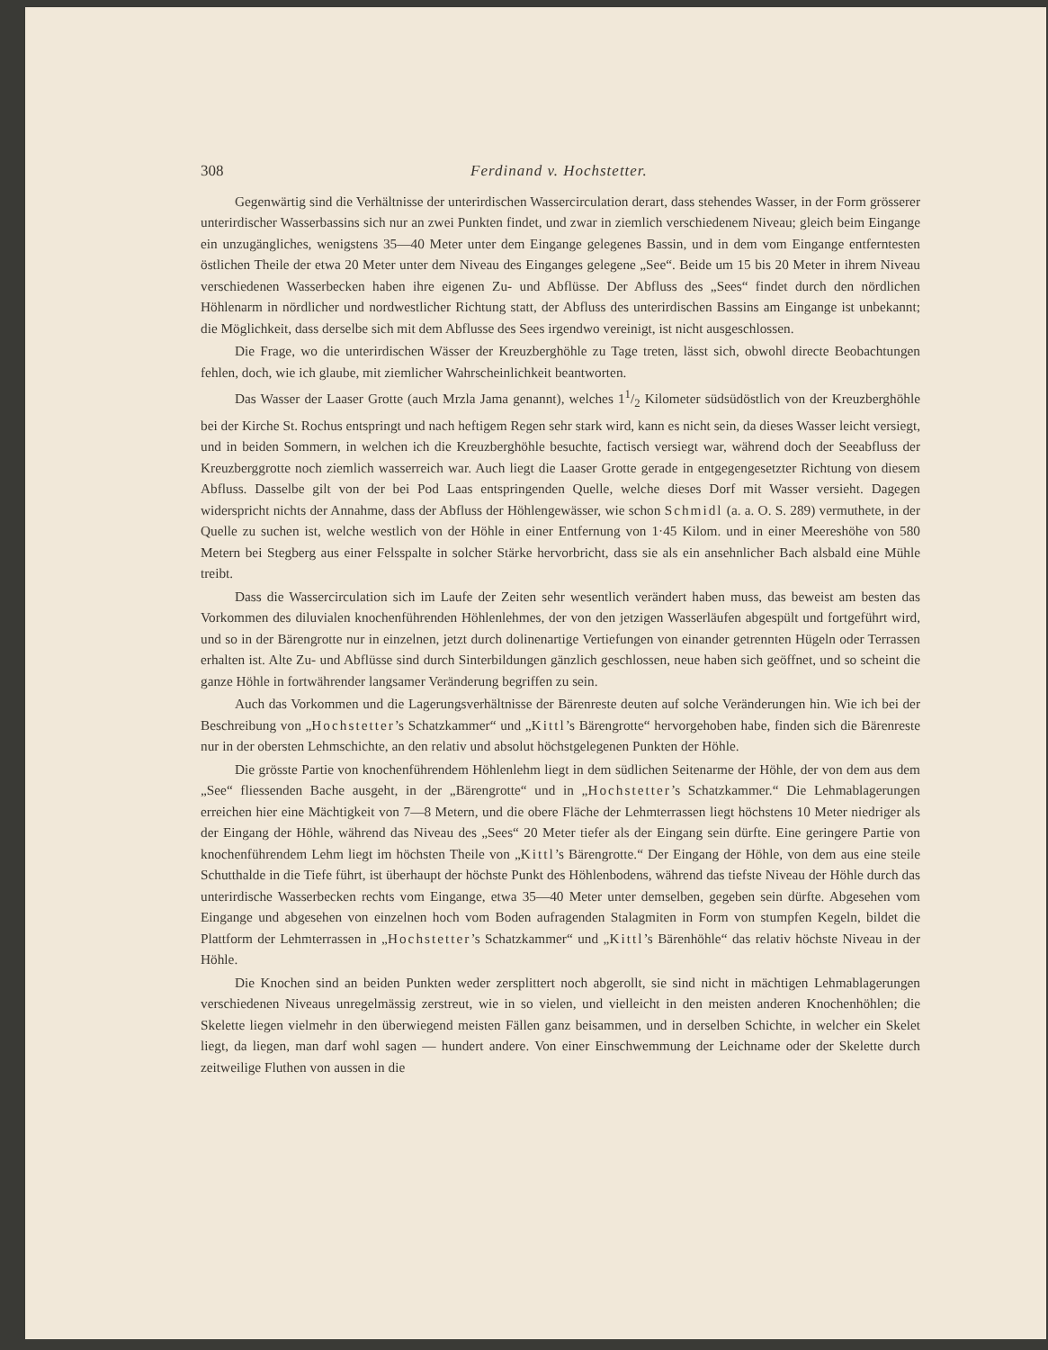308 Ferdinand v. Hochstetter.
Gegenwärtig sind die Verhältnisse der unterirdischen Wassercirculation derart, dass stehendes Wasser, in der Form grösserer unterirdischer Wasserbassins sich nur an zwei Punkten findet, und zwar in ziemlich verschiedenem Niveau; gleich beim Eingange ein unzugängliches, wenigstens 35—40 Meter unter dem Eingange gelegenes Bassin, und in dem vom Eingange entferntesten östlichen Theile der etwa 20 Meter unter dem Niveau des Einganges gelegene „See“. Beide um 15 bis 20 Meter in ihrem Niveau verschiedenen Wasserbecken haben ihre eigenen Zu- und Abflüsse. Der Abfluss des „Sees“ findet durch den nördlichen Höhlenarm in nördlicher und nordwestlicher Richtung statt, der Abfluss des unterirdischen Bassins am Eingange ist unbekannt; die Möglichkeit, dass derselbe sich mit dem Abflusse des Sees irgendwo vereinigt, ist nicht ausgeschlossen.
Die Frage, wo die unterirdischen Wässer der Kreuzberghöhle zu Tage treten, lässt sich, obwohl directe Beobachtungen fehlen, doch, wie ich glaube, mit ziemlicher Wahrscheinlichkeit beantworten.
Das Wasser der Laaser Grotte (auch Mrzla Jama genannt), welches 11/2 Kilometer südsüdöstlich von der Kreuzberghöhle bei der Kirche St. Rochus entspringt und nach heftigem Regen sehr stark wird, kann es nicht sein, da dieses Wasser leicht versiegt, und in beiden Sommern, in welchen ich die Kreuzberghöhle besuchte, factisch versiegt war, während doch der Seeabfluss der Kreuzberggrotte noch ziemlich wasserreich war. Auch liegt die Laaser Grotte gerade in entgegengesetzter Richtung von diesem Abfluss. Dasselbe gilt von der bei Pod Laas entspringenden Quelle, welche dieses Dorf mit Wasser versieht. Dagegen widerspricht nichts der Annahme, dass der Abfluss der Höhlengewässer, wie schon Schmidl (a. a. O. S. 289) vermuthete, in der Quelle zu suchen ist, welche westlich von der Höhle in einer Entfernung von 1·45 Kilom. und in einer Meereshöhe von 580 Metern bei Stegberg aus einer Felsspalte in solcher Stärke hervorbricht, dass sie als ein ansehnlicher Bach alsbald eine Mühle treibt.
Dass die Wassercirculation sich im Laufe der Zeiten sehr wesentlich verändert haben muss, das beweist am besten das Vorkommen des diluvialen knochenführenden Höhlenlehmes, der von den jetzigen Wasserläufen abgespült und fortgeführt wird, und so in der Bärengrotte nur in einzelnen, jetzt durch dolinenartige Vertiefungen von einander getrennten Hügeln oder Terrassen erhalten ist. Alte Zu- und Abflüsse sind durch Sinterbildungen gänzlich geschlossen, neue haben sich geöffnet, und so scheint die ganze Höhle in fortwährender langsamer Veränderung begriffen zu sein.
Auch das Vorkommen und die Lagerungsverhältnisse der Bärenreste deuten auf solche Veränderungen hin. Wie ich bei der Beschreibung von „Hochstetter’s Schatzkammer“ und „Kittl’s Bärengrotte“ hervorgehoben habe, finden sich die Bärenreste nur in der obersten Lehmschichte, an den relativ und absolut höchstgelegenen Punkten der Höhle.
Die grösste Partie von knochenführendem Höhlenlehm liegt in dem südlichen Seitenarme der Höhle, der von dem aus dem „See“ fliessenden Bache ausgeht, in der „Bärengrotte“ und in „Hochstetter’s Schatzkammer.“ Die Lehmablagerungen erreichen hier eine Mächtigkeit von 7—8 Metern, und die obere Fläche der Lehmterrassen liegt höchstens 10 Meter niedriger als der Eingang der Höhle, während das Niveau des „Sees“ 20 Meter tiefer als der Eingang sein dürfte. Eine geringere Partie von knochenführendem Lehm liegt im höchsten Theile von „Kittl’s Bärengrotte.“ Der Eingang der Höhle, von dem aus eine steile Schutthalde in die Tiefe führt, ist überhaupt der höchste Punkt des Höhlenbodens, während das tiefste Niveau der Höhle durch das unterirdische Wasserbecken rechts vom Eingange, etwa 35—40 Meter unter demselben, gegeben sein dürfte. Abgesehen vom Eingange und abgesehen von einzelnen hoch vom Boden aufragenden Stalagmiten in Form von stumpfen Kegeln, bildet die Plattform der Lehmterrassen in „Hochstetter’s Schatzkammer“ und „Kittl’s Bärenhöhle“ das relativ höchste Niveau in der Höhle.
Die Knochen sind an beiden Punkten weder zersplittert noch abgerollt, sie sind nicht in mächtigen Lehmablagerungen verschiedenen Niveaus unregelmässig zerstreut, wie in so vielen, und vielleicht in den meisten anderen Knochenhöhlen; die Skelette liegen vielmehr in den überwiegend meisten Fällen ganz beisammen, und in derselben Schichte, in welcher ein Skelet liegt, da liegen, man darf wohl sagen — hundert andere. Von einer Einschwemmung der Leichname oder der Skelette durch zeitweilige Fluthen von aussen in die